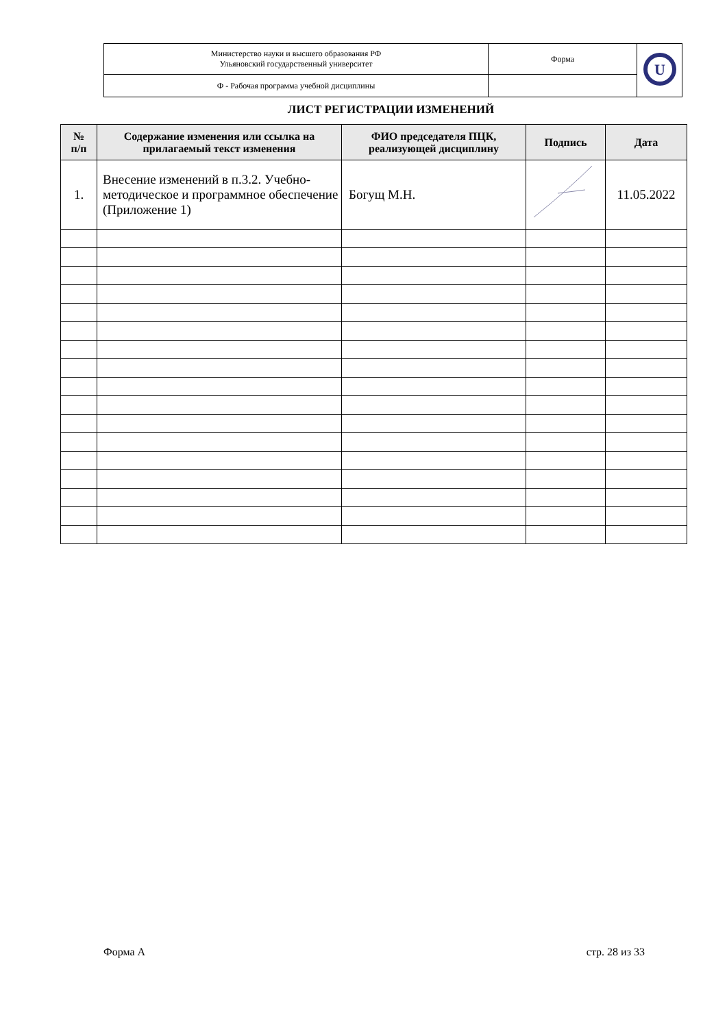| Министерство науки и высшего образования РФ Ульяновский государственный университет | Форма | U |
| Ф - Рабочая программа учебной дисциплины | | |
ЛИСТ РЕГИСТРАЦИИ ИЗМЕНЕНИЙ
| № п/п | Содержание изменения или ссылка на прилагаемый текст изменения | ФИО председателя ПЦК, реализующей дисциплину | Подпись | Дата |
| --- | --- | --- | --- | --- |
| 1. | Внесение изменений в п.3.2. Учебно-методическое и программное обеспечение (Приложение 1) | Богущ М.Н. | | 11.05.2022 |
Форма А стр. 28 из 33